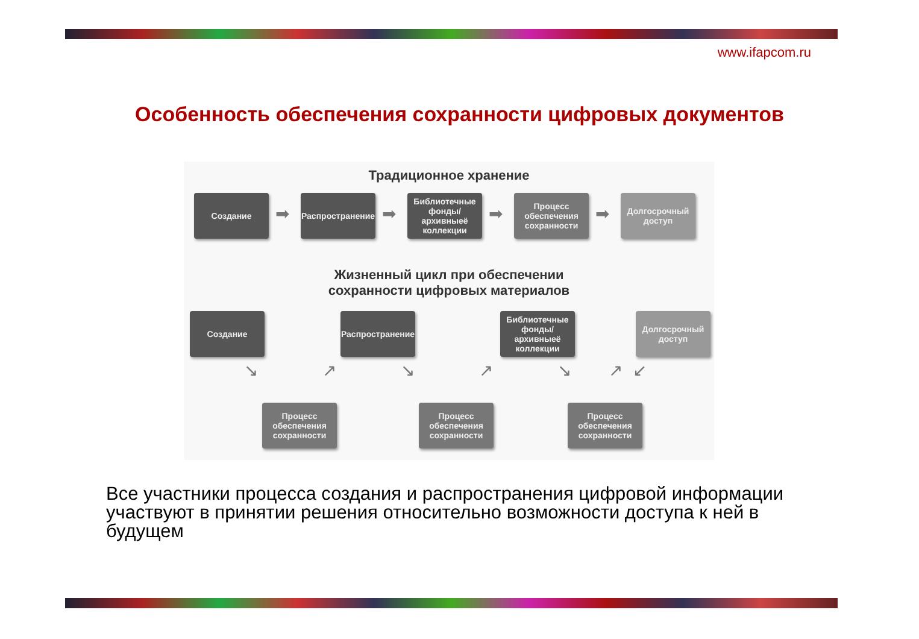www.ifapcom.ru
Особенность обеспечения сохранности цифровых документов
Традиционное хранение
Создание
➡
Распространение
➡
Библиотечные фонды/ архивныеё коллекции
➡
Процесс обеспечения сохранности
➡
Долгосрочный доступ
Жизненный цикл при обеспечении
сохранности цифровых материалов
Создание
Распространение
Библиотечные фонды/ архивныеё коллекции
Долгосрочный доступ
↘ ↗ ↘ ↗ ↘ ↗ ↙
Процесс обеспечения сохранности
Процесс обеспечения сохранности
Процесс обеспечения сохранности
Все участники процесса создания и распространения цифровой информации участвуют в принятии решения относительно возможности доступа к ней в будущем